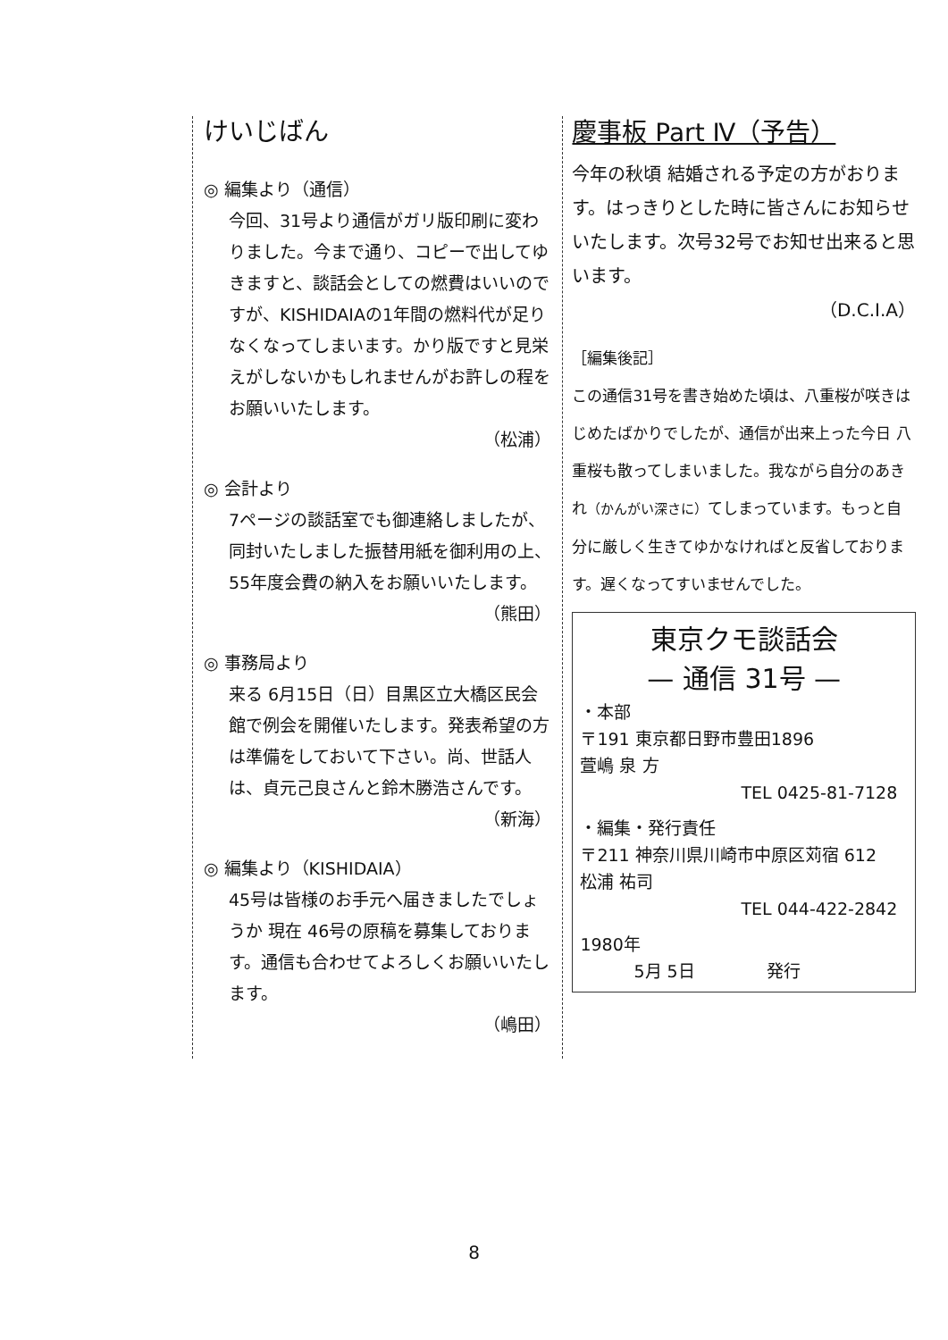けいじばん
◎ 編集より（通信）
今回、31号より通信がガリ版印刷に変わりました。今まで通り、コピーで出してゆきますと、談話会としての燃費はいいのですが、KISHIDAIAの1年間の燃料代が足りなくなってしまいます。かり版ですと見栄えがしないかもしれませんがお許しの程をお願いいたします。
（松浦）
◎ 会計より
7ページの談話室でも御連絡しましたが、同封いたしました振替用紙を御利用の上、55年度会費の納入をお願いいたします。
（熊田）
◎ 事務局より
来る 6月15日（日）目黒区立大橋区民会館で例会を開催いたします。発表希望の方は準備をしておいて下さい。尚、世話人は、貞元己良さんと鈴木勝浩さんです。
（新海）
◎ 編集より（KISHIDAIA）
45号は皆様のお手元へ届きましたでしょうか 現在 46号の原稿を募集しております。通信も合わせてよろしくお願いいたします。
（嶋田）
慶事板 Part Ⅳ（予告）
今年の秋頃 結婚される予定の方がおります。はっきりとした時に皆さんにお知らせいたします。次号32号でお知せ出来ると思います。
（D.C.I.A）
［編集後記］
この通信31号を書き始めた頃は、八重桜が咲きはじめたばかりでしたが、通信が出来上った今日 八重桜も散ってしまいました。我ながら自分のあきれ（かんがい深さに）てしまっています。もっと自分に厳しく生きてゆかなければと反省しております。遅くなってすいませんでした。
東京クモ談話会
— 通信 31号 —
・本部
〒191 東京都日野市豊田1896
萱嶋 泉 方
TEL 0425-81-7128
・編集・発行責任
〒211 神奈川県川崎市中原区苅宿 612
松浦 祐司
TEL 044-422-2842
1980年
5月 5日 発行
8